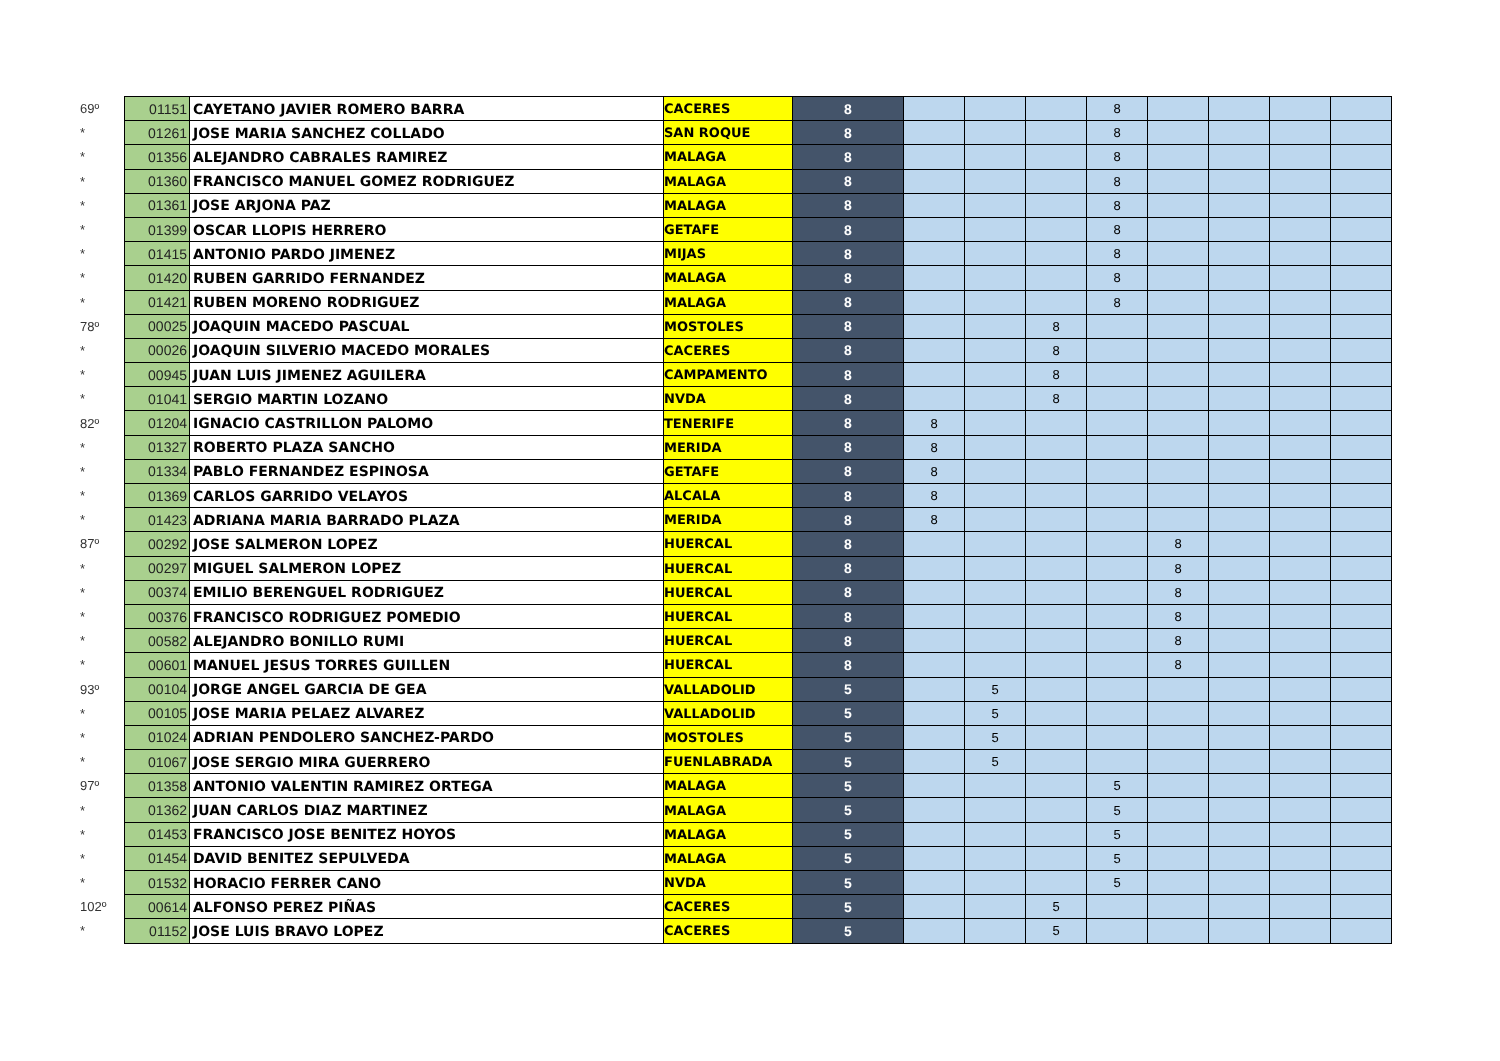| 69º | 01151 | CAYETANO JAVIER ROMERO BARRA | CACERES | 8 | | | | 8 | | | | |
| * | 01261 | JOSE MARIA SANCHEZ COLLADO | SAN ROQUE | 8 | | | | 8 | | | | |
| * | 01356 | ALEJANDRO CABRALES RAMIREZ | MALAGA | 8 | | | | 8 | | | | |
| * | 01360 | FRANCISCO MANUEL GOMEZ RODRIGUEZ | MALAGA | 8 | | | | 8 | | | | |
| * | 01361 | JOSE ARJONA PAZ | MALAGA | 8 | | | | 8 | | | | |
| * | 01399 | OSCAR LLOPIS HERRERO | GETAFE | 8 | | | | 8 | | | | |
| * | 01415 | ANTONIO PARDO JIMENEZ | MIJAS | 8 | | | | 8 | | | | |
| * | 01420 | RUBEN GARRIDO FERNANDEZ | MALAGA | 8 | | | | 8 | | | | |
| * | 01421 | RUBEN MORENO RODRIGUEZ | MALAGA | 8 | | | | 8 | | | | |
| 78º | 00025 | JOAQUIN MACEDO PASCUAL | MOSTOLES | 8 | | | 8 | | | | | |
| * | 00026 | JOAQUIN SILVERIO MACEDO MORALES | CACERES | 8 | | | 8 | | | | | |
| * | 00945 | JUAN LUIS JIMENEZ AGUILERA | CAMPAMENTO | 8 | | | 8 | | | | | |
| * | 01041 | SERGIO MARTIN LOZANO | NVDA | 8 | | | 8 | | | | | |
| 82º | 01204 | IGNACIO CASTRILLON PALOMO | TENERIFE | 8 | 8 | | | | | | | |
| * | 01327 | ROBERTO PLAZA SANCHO | MERIDA | 8 | 8 | | | | | | | |
| * | 01334 | PABLO FERNANDEZ ESPINOSA | GETAFE | 8 | 8 | | | | | | | |
| * | 01369 | CARLOS GARRIDO VELAYOS | ALCALA | 8 | 8 | | | | | | | |
| * | 01423 | ADRIANA MARIA BARRADO PLAZA | MERIDA | 8 | 8 | | | | | | | |
| 87º | 00292 | JOSE SALMERON LOPEZ | HUERCAL | 8 | | | | | 8 | | | |
| * | 00297 | MIGUEL SALMERON LOPEZ | HUERCAL | 8 | | | | | 8 | | | |
| * | 00374 | EMILIO BERENGUEL RODRIGUEZ | HUERCAL | 8 | | | | | 8 | | | |
| * | 00376 | FRANCISCO RODRIGUEZ POMEDIO | HUERCAL | 8 | | | | | 8 | | | |
| * | 00582 | ALEJANDRO BONILLO RUMI | HUERCAL | 8 | | | | | 8 | | | |
| * | 00601 | MANUEL JESUS TORRES GUILLEN | HUERCAL | 8 | | | | | 8 | | | |
| 93º | 00104 | JORGE ANGEL GARCIA DE GEA | VALLADOLID | 5 | | 5 | | | | | | |
| * | 00105 | JOSE MARIA PELAEZ ALVAREZ | VALLADOLID | 5 | | 5 | | | | | | |
| * | 01024 | ADRIAN PENDOLERO SANCHEZ-PARDO | MOSTOLES | 5 | | 5 | | | | | | |
| * | 01067 | JOSE SERGIO MIRA GUERRERO | FUENLABRADA | 5 | | 5 | | | | | | |
| 97º | 01358 | ANTONIO VALENTIN RAMIREZ ORTEGA | MALAGA | 5 | | | | 5 | | | | |
| * | 01362 | JUAN CARLOS DIAZ MARTINEZ | MALAGA | 5 | | | | 5 | | | | |
| * | 01453 | FRANCISCO JOSE BENITEZ HOYOS | MALAGA | 5 | | | | 5 | | | | |
| * | 01454 | DAVID BENITEZ SEPULVEDA | MALAGA | 5 | | | | 5 | | | | |
| * | 01532 | HORACIO FERRER CANO | NVDA | 5 | | | | 5 | | | | |
| 102º | 00614 | ALFONSO PEREZ PIÑAS | CACERES | 5 | | | 5 | | | | | |
| * | 01152 | JOSE LUIS BRAVO LOPEZ | CACERES | 5 | | | 5 | | | | | |